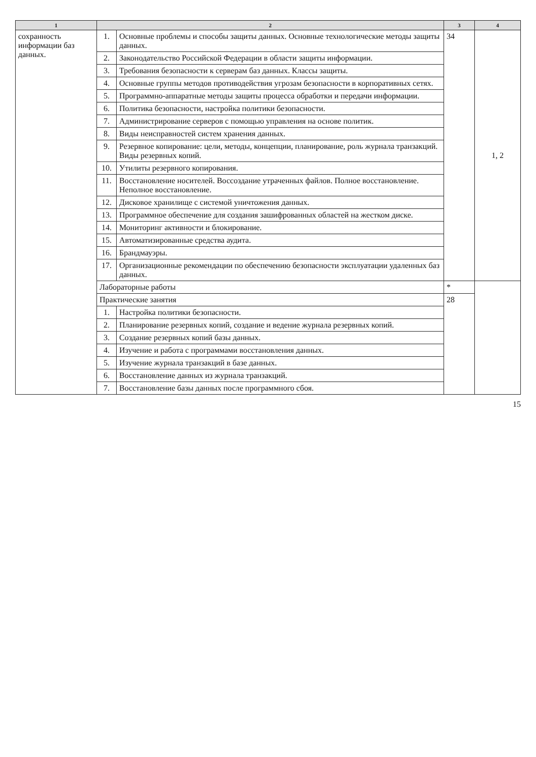| 1 | 2 | | 3 | 4 |
| --- | --- | --- | --- | --- |
| сохранность информации баз данных. | 1. | Основные проблемы и способы защиты данных. Основные технологические методы защиты данных. | 34 | 1, 2 |
| | 2. | Законодательство Российской Федерации в области защиты информации. | | |
| | 3. | Требования безопасности к серверам баз данных. Классы защиты. | | |
| | 4. | Основные группы методов противодействия угрозам безопасности в корпоративных сетях. | | |
| | 5. | Программно-аппаратные методы защиты процесса обработки и передачи информации. | | |
| | 6. | Политика безопасности, настройка политики безопасности. | | |
| | 7. | Администрирование серверов с помощью управления на основе политик. | | |
| | 8. | Виды неисправностей систем хранения данных. | | |
| | 9. | Резервное копирование: цели, методы, концепции, планирование, роль журнала транзакций. Виды резервных копий. | | |
| | 10. | Утилиты резервного копирования. | | |
| | 11. | Восстановление носителей. Воссоздание утраченных файлов. Полное восстановление. Неполное восстановление. | | |
| | 12. | Дисковое хранилище с системой уничтожения данных. | | |
| | 13. | Программное обеспечение для создания зашифрованных областей на жестком диске. | | |
| | 14. | Мониторинг активности и блокирование. | | |
| | 15. | Автоматизированные средства аудита. | | |
| | 16. | Брандмауэры. | | |
| | 17. | Организационные рекомендации по обеспечению безопасности эксплуатации удаленных баз данных. | | |
| | Лабораторные работы | | * | |
| | Практические занятия | | 28 | |
| | 1. | Настройка политики безопасности. | | |
| | 2. | Планирование резервных копий, создание и ведение журнала резервных копий. | | |
| | 3. | Создание резервных копий базы данных. | | |
| | 4. | Изучение и работа с программами восстановления данных. | | |
| | 5. | Изучение журнала транзакций в базе данных. | | |
| | 6. | Восстановление данных из журнала транзакций. | | |
| | 7. | Восстановление базы данных после программного сбоя. | | |
15